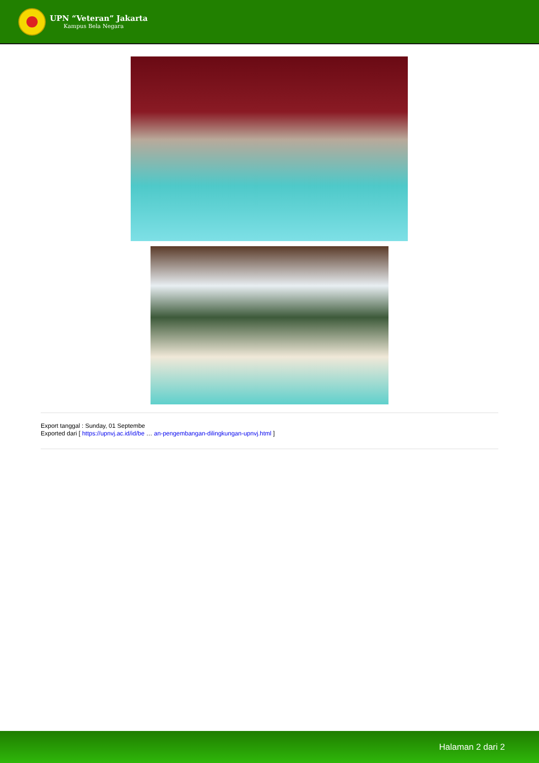UPN “Veteran” Jakarta
Kampus Bela Negara
Export tanggal : Sunday, 01 Septembe
Exported dari [ https://upnvj.ac.id/id/be … an-pengembangan-dilingkungan-upnvj.html ]
Halaman 2 dari 2